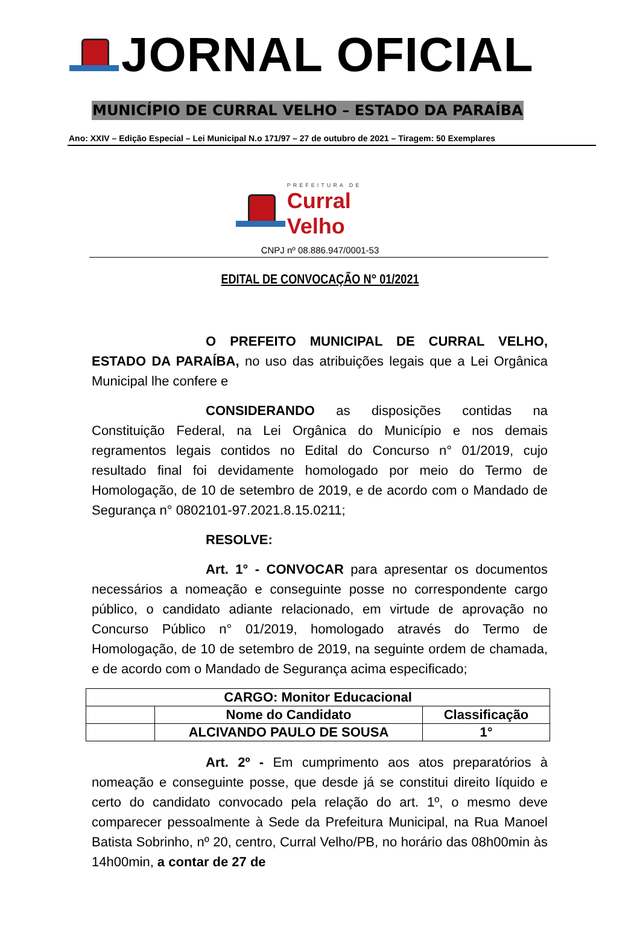JORNAL OFICIAL
MUNICÍPIO DE CURRAL VELHO – ESTADO DA PARAÍBA
Ano: XXIV – Edição Especial – Lei Municipal N.o 171/97 – 27 de outubro de 2021 – Tiragem: 50 Exemplares
PREFEITURA DE
Curral Velho
CNPJ nº 08.886.947/0001-53
EDITAL DE CONVOCAÇÃO N° 01/2021
O PREFEITO MUNICIPAL DE CURRAL VELHO, ESTADO DA PARAÍBA, no uso das atribuições legais que a Lei Orgânica Municipal lhe confere e
CONSIDERANDO as disposições contidas na Constituição Federal, na Lei Orgânica do Município e nos demais regramentos legais contidos no Edital do Concurso n° 01/2019, cujo resultado final foi devidamente homologado por meio do Termo de Homologação, de 10 de setembro de 2019, e de acordo com o Mandado de Segurança n° 0802101-97.2021.8.15.0211;
RESOLVE:
Art. 1° - CONVOCAR para apresentar os documentos necessários a nomeação e conseguinte posse no correspondente cargo público, o candidato adiante relacionado, em virtude de aprovação no Concurso Público n° 01/2019, homologado através do Termo de Homologação, de 10 de setembro de 2019, na seguinte ordem de chamada, e de acordo com o Mandado de Segurança acima especificado;
| CARGO: Monitor Educacional | | |
| | Nome do Candidato | Classificação |
| | ALCIVANDO PAULO DE SOUSA | 1° |
Art. 2º - Em cumprimento aos atos preparatórios à nomeação e conseguinte posse, que desde já se constitui direito líquido e certo do candidato convocado pela relação do art. 1º, o mesmo deve comparecer pessoalmente à Sede da Prefeitura Municipal, na Rua Manoel Batista Sobrinho, nº 20, centro, Curral Velho/PB, no horário das 08h00min às 14h00min, a contar de 27 de